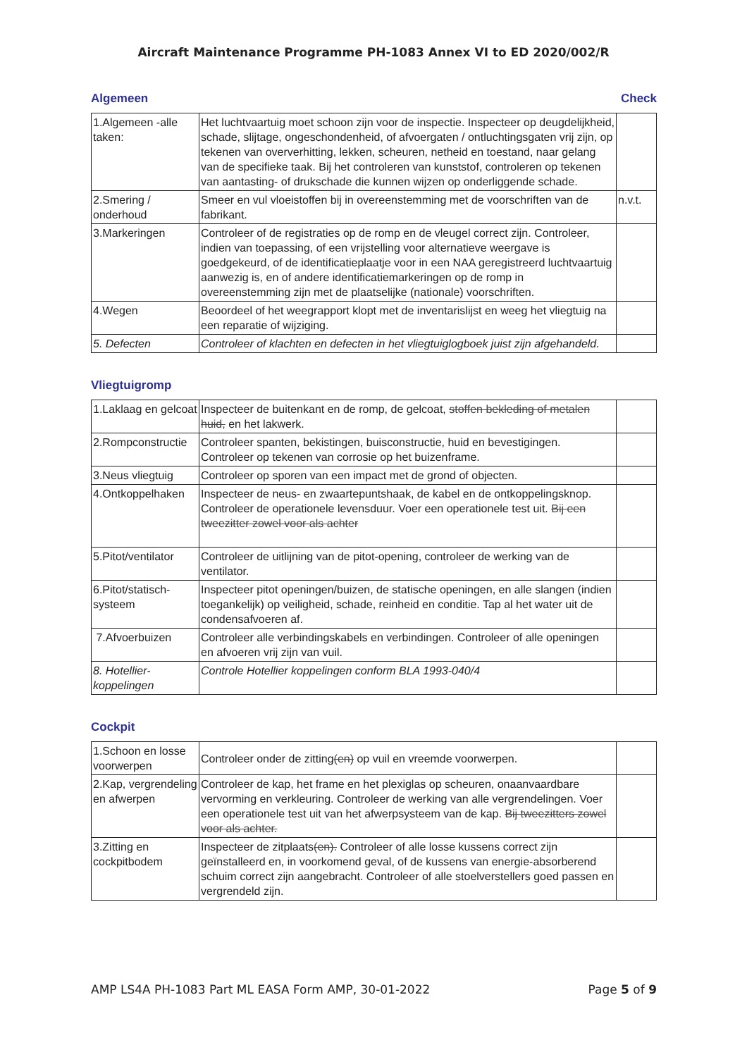Aircraft Maintenance Programme PH-1083 Annex VI to ED 2020/002/R
Algemeen Check
| 1.Algemeen -alle taken: | Het luchtvaartuig moet schoon zijn voor de inspectie. Inspecteer op deugdelijkheid, schade, slijtage, ongeschondenheid, of afvoergaten / ontluchtingsgaten vrij zijn, op tekenen van oververhitting, lekken, scheuren, netheid en toestand, naar gelang van de specifieke taak. Bij het controleren van kunststof, controleren op tekenen van aantasting- of drukschade die kunnen wijzen op onderliggende schade. | |
| 2.Smering / onderhoud | Smeer en vul vloeistoffen bij in overeenstemming met de voorschriften van de fabrikant. | n.v.t. |
| 3.Markeringen | Controleer of de registraties op de romp en de vleugel correct zijn. Controleer, indien van toepassing, of een vrijstelling voor alternatieve weergave is goedgekeurd, of de identificatieplaatje voor in een NAA geregistreerd luchtvaartuig aanwezig is, en of andere identificatiemarkeringen op de romp in overeenstemming zijn met de plaatselijke (nationale) voorschriften. | |
| 4.Wegen | Beoordeel of het weegrapport klopt met de inventarislijst en weeg het vliegtuig na een reparatie of wijziging. | |
| 5. Defecten | Controleer of klachten en defecten in het vliegtuiglogboek juist zijn afgehandeld. | |
Vliegtuigromp
| 1.Laklaag en gelcoat | Inspecteer de buitenkant en de romp, de gelcoat, stoffen bekleding of metalen huid, en het lakwerk. | |
| 2.Rompconstructie | Controleer spanten, bekistingen, buisconstructie, huid en bevestigingen. Controleer op tekenen van corrosie op het buizenframe. | |
| 3.Neus vliegtuig | Controleer op sporen van een impact met de grond of objecten. | |
| 4.Ontkoppelhaken | Inspecteer de neus- en zwaartepuntshaak, de kabel en de ontkoppelingsknop. Controleer de operationele levensduur. Voer een operationele test uit. Bij een tweezitter zowel voor als achter | |
| 5.Pitot/ventilator | Controleer de uitlijning van de pitot-opening, controleer de werking van de ventilator. | |
| 6.Pitot/statisch-systeem | Inspecteer pitot openingen/buizen, de statische openingen, en alle slangen (indien toegankelijk) op veiligheid, schade, reinheid en conditie. Tap al het water uit de condensafvoeren af. | |
| 7.Afvoerbuizen | Controleer alle verbindingskabels en verbindingen. Controleer of alle openingen en afvoeren vrij zijn van vuil. | |
| 8. Hotellier-koppelingen | Controle Hotellier koppelingen conform BLA 1993-040/4 | |
Cockpit
| 1.Schoon en losse voorwerpen | Controleer onder de zitting (en) op vuil en vreemde voorwerpen. | |
| 2.Kap, vergrendeling en afwerpen | Controleer de kap, het frame en het plexiglas op scheuren, onaanvaardbare vervorming en verkleuring. Controleer de werking van alle vergrendelingen. Voer een operationele test uit van het afwerpsysteem van de kap. Bij tweezitters zowel voor als achter. | |
| 3.Zitting en cockpitbodem | Inspecteer de zitplaats (en). Controleer of alle losse kussens correct zijn geïnstalleerd en, in voorkomend geval, of de kussens van energie-absorberend schuim correct zijn aangebracht. Controleer of alle stoelverstellers goed passen en vergrendeld zijn. | |
AMP LS4A PH-1083 Part ML EASA Form AMP, 30-01-2022 Page 5 of 9